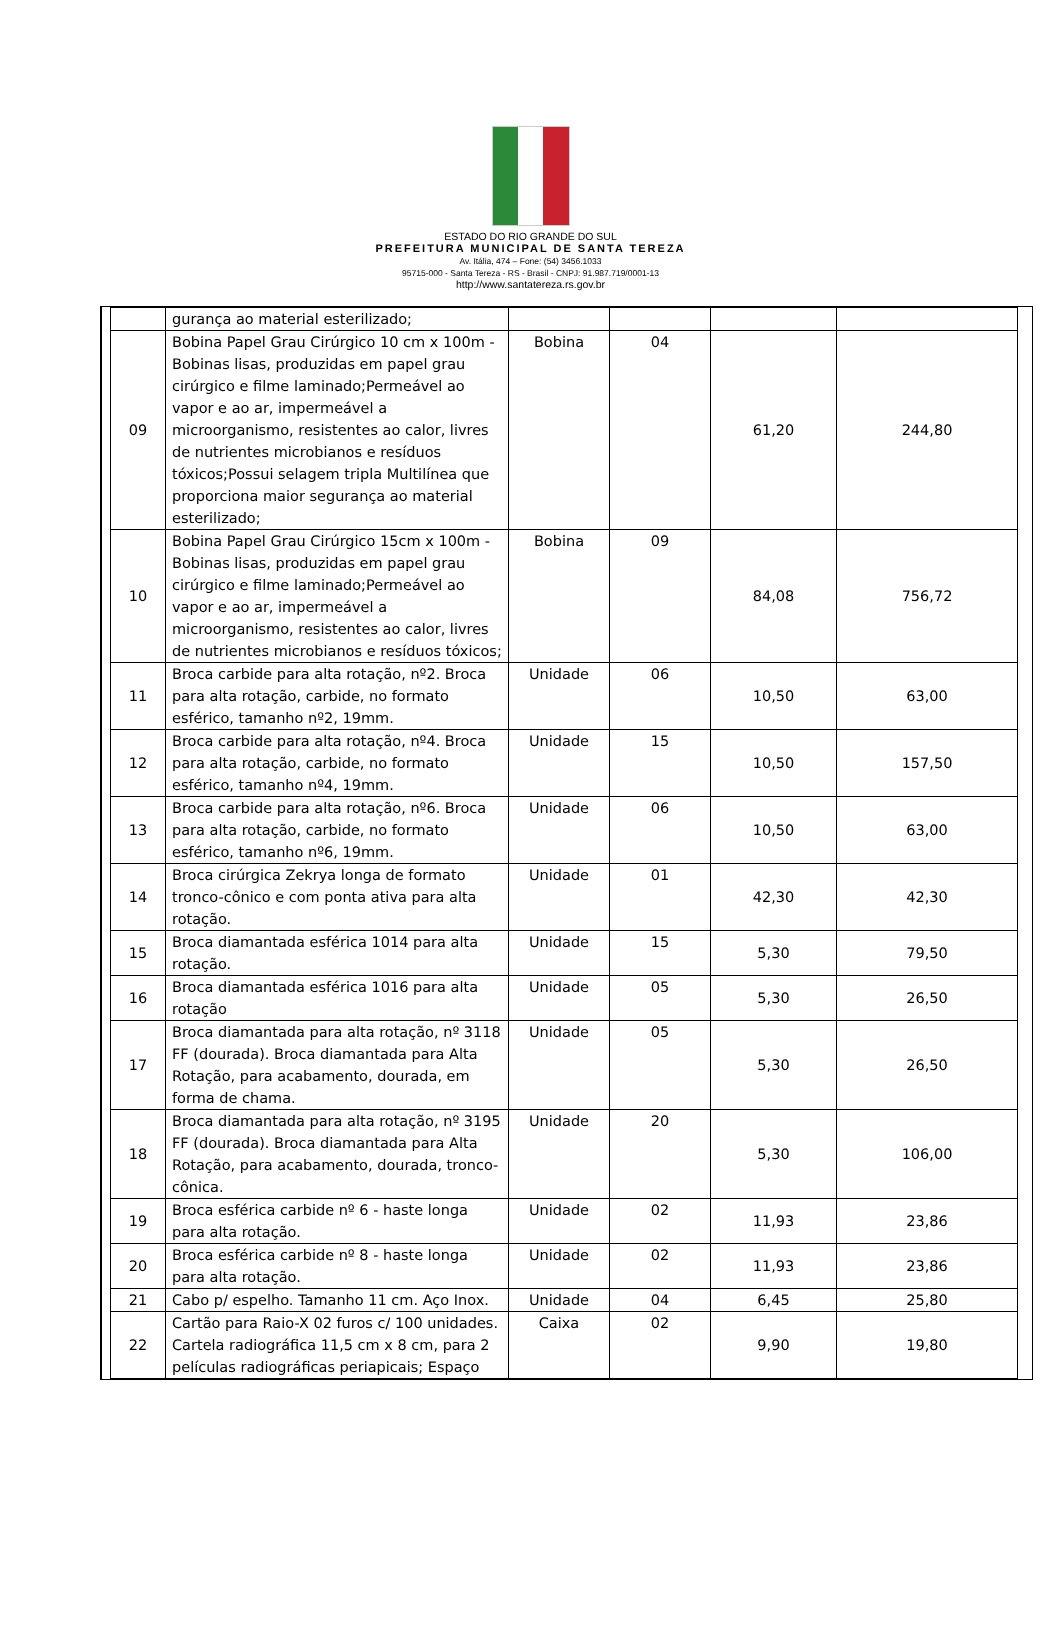ESTADO DO RIO GRANDE DO SUL
PREFEITURA MUNICIPAL DE SANTA TEREZA
Av. Itália, 474 – Fone: (54) 3456.1033
95715-000 - Santa Tereza - RS - Brasil - CNPJ: 91.987.719/0001-13
http://www.santatereza.rs.gov.br
| | gurança ao material esterilizado; | | | | |
| 09 | Bobina Papel Grau Cirúrgico 10 cm x 100m - Bobinas lisas, produzidas em papel grau cirúrgico e filme laminado;Permeável ao vapor e ao ar, impermeável a microorganismo, resistentes ao calor, livres de nutrientes microbianos e resíduos tóxicos;Possui selagem tripla Multilínea que proporciona maior segurança ao material esterilizado; | Bobina | 04 | 61,20 | 244,80 |
| 10 | Bobina Papel Grau Cirúrgico 15cm x 100m - Bobinas lisas, produzidas em papel grau cirúrgico e filme laminado;Permeável ao vapor e ao ar, impermeável a microorganismo, resistentes ao calor, livres de nutrientes microbianos e resíduos tóxicos; | Bobina | 09 | 84,08 | 756,72 |
| 11 | Broca carbide para alta rotação, nº2. Broca para alta rotação, carbide, no formato esférico, tamanho nº2, 19mm. | Unidade | 06 | 10,50 | 63,00 |
| 12 | Broca carbide para alta rotação, nº4. Broca para alta rotação, carbide, no formato esférico, tamanho nº4, 19mm. | Unidade | 15 | 10,50 | 157,50 |
| 13 | Broca carbide para alta rotação, nº6. Broca para alta rotação, carbide, no formato esférico, tamanho nº6, 19mm. | Unidade | 06 | 10,50 | 63,00 |
| 14 | Broca cirúrgica Zekrya longa de formato tronco-cônico e com ponta ativa para alta rotação. | Unidade | 01 | 42,30 | 42,30 |
| 15 | Broca diamantada esférica 1014 para alta rotação. | Unidade | 15 | 5,30 | 79,50 |
| 16 | Broca diamantada esférica 1016 para alta rotação | Unidade | 05 | 5,30 | 26,50 |
| 17 | Broca diamantada para alta rotação, nº 3118 FF (dourada). Broca diamantada para Alta Rotação, para acabamento, dourada, em forma de chama. | Unidade | 05 | 5,30 | 26,50 |
| 18 | Broca diamantada para alta rotação, nº 3195 FF (dourada). Broca diamantada para Alta Rotação, para acabamento, dourada, tronco-cônica. | Unidade | 20 | 5,30 | 106,00 |
| 19 | Broca esférica carbide nº 6 - haste longa para alta rotação. | Unidade | 02 | 11,93 | 23,86 |
| 20 | Broca esférica carbide nº 8 - haste longa para alta rotação. | Unidade | 02 | 11,93 | 23,86 |
| 21 | Cabo p/ espelho. Tamanho 11 cm. Aço Inox. | Unidade | 04 | 6,45 | 25,80 |
| 22 | Cartão para Raio-X 02 furos c/ 100 unidades. Cartela radiográfica 11,5 cm x 8 cm, para 2 películas radiográficas periapicais; Espaço | Caixa | 02 | 9,90 | 19,80 |